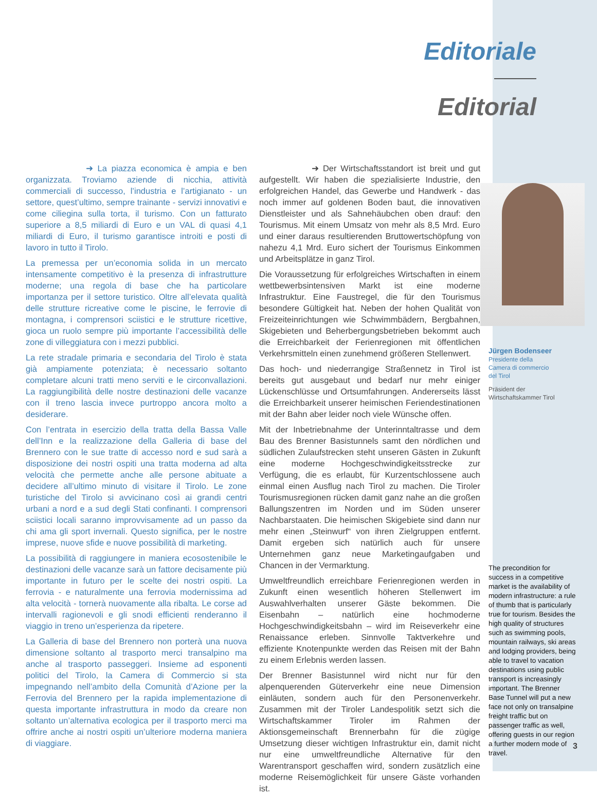Editoriale
Editorial
➜ La piazza economica è ampia e ben organizzata. Troviamo aziende di nicchia, attività commerciali di successo, l’industria e l’artigianato - un settore, quest’ultimo, sempre trainante - servizi innovativi e come ciliegina sulla torta, il turismo. Con un fatturato superiore a 8,5 miliardi di Euro e un VAL di quasi 4,1 miliardi di Euro, il turismo garantisce introiti e posti di lavoro in tutto il Tirolo.
La premessa per un’economia solida in un mercato intensamente competitivo è la presenza di infrastrutture moderne; una regola di base che ha particolare importanza per il settore turistico. Oltre all’elevata qualità delle strutture ricreative come le piscine, le ferrovie di montagna, i comprensori sciistici e le strutture ricettive, gioca un ruolo sempre più importante l’accessibilità delle zone di villeggiatura con i mezzi pubblici.
La rete stradale primaria e secondaria del Tirolo è stata già ampiamente potenziata; è necessario soltanto completare alcuni tratti meno serviti e le circonvallazioni. La raggiungibilità delle nostre destinazioni delle vacanze con il treno lascia invece purtroppo ancora molto a desiderare.
Con l’entrata in esercizio della tratta della Bassa Valle dell’Inn e la realizzazione della Galleria di base del Brennero con le sue tratte di accesso nord e sud sarà a disposizione dei nostri ospiti una tratta moderna ad alta velocità che permette anche alle persone abituate a decidere all’ultimo minuto di visitare il Tirolo. Le zone turistiche del Tirolo si avvicinano così ai grandi centri urbani a nord e a sud degli Stati confinanti. I comprensori sciistici locali saranno improvvisamente ad un passo da chi ama gli sport invernali. Questo significa, per le nostre imprese, nuove sfide e nuove possibilità di marketing.
La possibilità di raggiungere in maniera ecosostenibile le destinazioni delle vacanze sarà un fattore decisamente più importante in futuro per le scelte dei nostri ospiti. La ferrovia - e naturalmente una ferrovia modernissima ad alta velocità - tornerà nuovamente alla ribalta. Le corse ad intervalli ragionevoli e gli snodi efficienti renderanno il viaggio in treno un’esperienza da ripetere.
La Galleria di base del Brennero non porterà una nuova dimensione soltanto al trasporto merci transalpino ma anche al trasporto passeggeri. Insieme ad esponenti politici del Tirolo, la Camera di Commercio si sta impegnando nell’ambito della Comunità d’Azione per la Ferrovia del Brennero per la rapida implementazione di questa importante infrastruttura in modo da creare non soltanto un’alternativa ecologica per il trasporto merci ma offrire anche ai nostri ospiti un’ulteriore moderna maniera di viaggiare.
➜ Der Wirtschaftsstandort ist breit und gut aufgestellt. Wir haben die spezialisierte Industrie, den erfolgreichen Handel, das Gewerbe und Handwerk - das noch immer auf goldenen Boden baut, die innovativen Dienstleister und als Sahnehäubchen oben drauf: den Tourismus. Mit einem Umsatz von mehr als 8,5 Mrd. Euro und einer daraus resultierenden Bruttowertschöpfung von nahezu 4,1 Mrd. Euro sichert der Tourismus Einkommen und Arbeitsplätze in ganz Tirol.
Die Voraussetzung für erfolgreiches Wirtschaften in einem wettbewerbsintensiven Markt ist eine moderne Infrastruktur. Eine Faustregel, die für den Tourismus besondere Gültigkeit hat. Neben der hohen Qualität von Freizeiteinrichtungen wie Schwimmbädern, Bergbahnen, Skigebieten und Beherbergungsbetrieben bekommt auch die Erreichbarkeit der Ferienregionen mit öffentlichen Verkehrsmitteln einen zunehmend größeren Stellenwert.
Das hoch- und niederrangige Straßennetz in Tirol ist bereits gut ausgebaut und bedarf nur mehr einiger Lückenschlüsse und Ortsumfahrungen. Andererseits lässt die Erreichbarkeit unserer heimischen Feriendestinationen mit der Bahn aber leider noch viele Wünsche offen.
Mit der Inbetriebnahme der Unterinntaltrasse und dem Bau des Brenner Basistunnels samt den nördlichen und südlichen Zulaufstrecken steht unseren Gästen in Zukunft eine moderne Hochgeschwindigkeitsstrecke zur Verfügung, die es erlaubt, für Kurzentschlossene auch einmal einen Ausflug nach Tirol zu machen. Die Tiroler Tourismusregionen rücken damit ganz nahe an die großen Ballungszentren im Norden und im Süden unserer Nachbarstaaten. Die heimischen Skigebiete sind dann nur mehr einen „Steinwurf“ von ihren Zielgruppen entfernt. Damit ergeben sich natürlich auch für unsere Unternehmen ganz neue Marketingaufgaben und Chancen in der Vermarktung.
Umweltfreundlich erreichbare Ferienregionen werden in Zukunft einen wesentlich höheren Stellenwert im Auswahlverhalten unserer Gäste bekommen. Die Eisenbahn – natürlich eine hochmoderne Hochgeschwindigkeitsbahn – wird im Reiseverkehr eine Renaissance erleben. Sinnvolle Taktverkehre und effiziente Knotenpunkte werden das Reisen mit der Bahn zu einem Erlebnis werden lassen.
Der Brenner Basistunnel wird nicht nur für den alpenquerenden Güterverkehr eine neue Dimension einläuten, sondern auch für den Personenverkehr. Zusammen mit der Tiroler Landespolitik setzt sich die Wirtschaftskammer Tiroler im Rahmen der Aktionsgemeinschaft Brennerbahn für die zügige Umsetzung dieser wichtigen Infrastruktur ein, damit nicht nur eine umweltfreundliche Alternative für den Warentransport geschaffen wird, sondern zusätzlich eine moderne Reisemöglichkeit für unsere Gäste vorhanden ist.
Jürgen Bodenseer
Presidente della
Camera di commercio
del Tirol
Präsident der
Wirtschaftskammer Tirol
The precondition for success in a competitive market is the availability of modern infrastructure: a rule of thumb that is particularly true for tourism. Besides the high quality of structures such as swimming pools, mountain railways, ski areas and lodging providers, being able to travel to vacation destinations using public transport is increasingly important. The Brenner Base Tunnel will put a new face not only on transalpine freight traffic but on passenger traffic as well, offering guests in our region a further modern mode of travel.
3